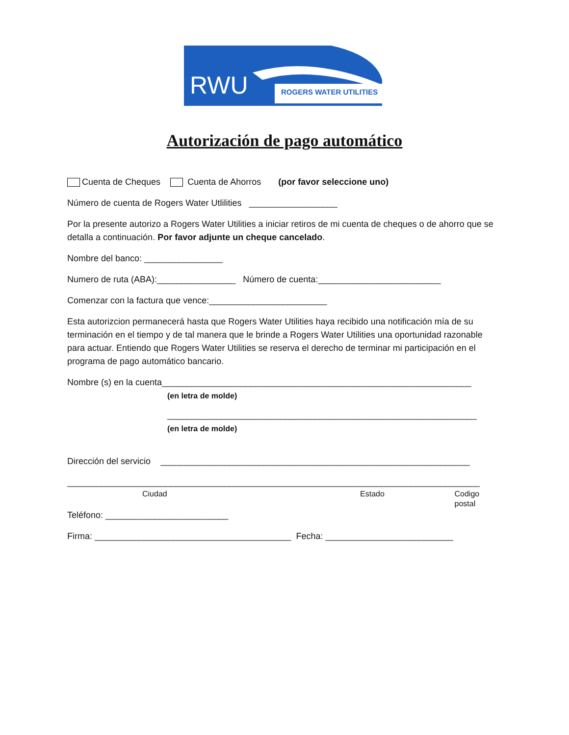RWU
ROGERS WATER UTILITIES
Autorización de pago automático
Cuenta de Cheques Cuenta de Ahorros (por favor seleccione uno)
Número de cuenta de Rogers Water Utlilities __________________
Por la presente autorizo a Rogers Water Utilities a iniciar retiros de mi cuenta de cheques o de ahorro que se detalla a continuación. Por favor adjunte un cheque cancelado.
Nombre del banco: ________________
Numero de ruta (ABA):________________ Número de cuenta:_________________________
Comenzar con la factura que vence:________________________
Esta autorizcion permanecerá hasta que Rogers Water Utilities haya recibido una notificación mía de su terminación en el tiempo y de tal manera que le brinde a Rogers Water Utilities una oportunidad razonable para actuar. Entiendo que Rogers Water Utilities se reserva el derecho de terminar mi participación en el programa de pago automático bancario.
Nombre (s) en la cuenta_______________________________________________________________
(en letra de molde)
_______________________________________________________________
(en letra de molde)
Dirección del servicio _______________________________________________________________
____________________________________________________________________________________
Ciudad Estado Codigo postal
Teléfono: _________________________
Firma: ________________________________________ Fecha: __________________________